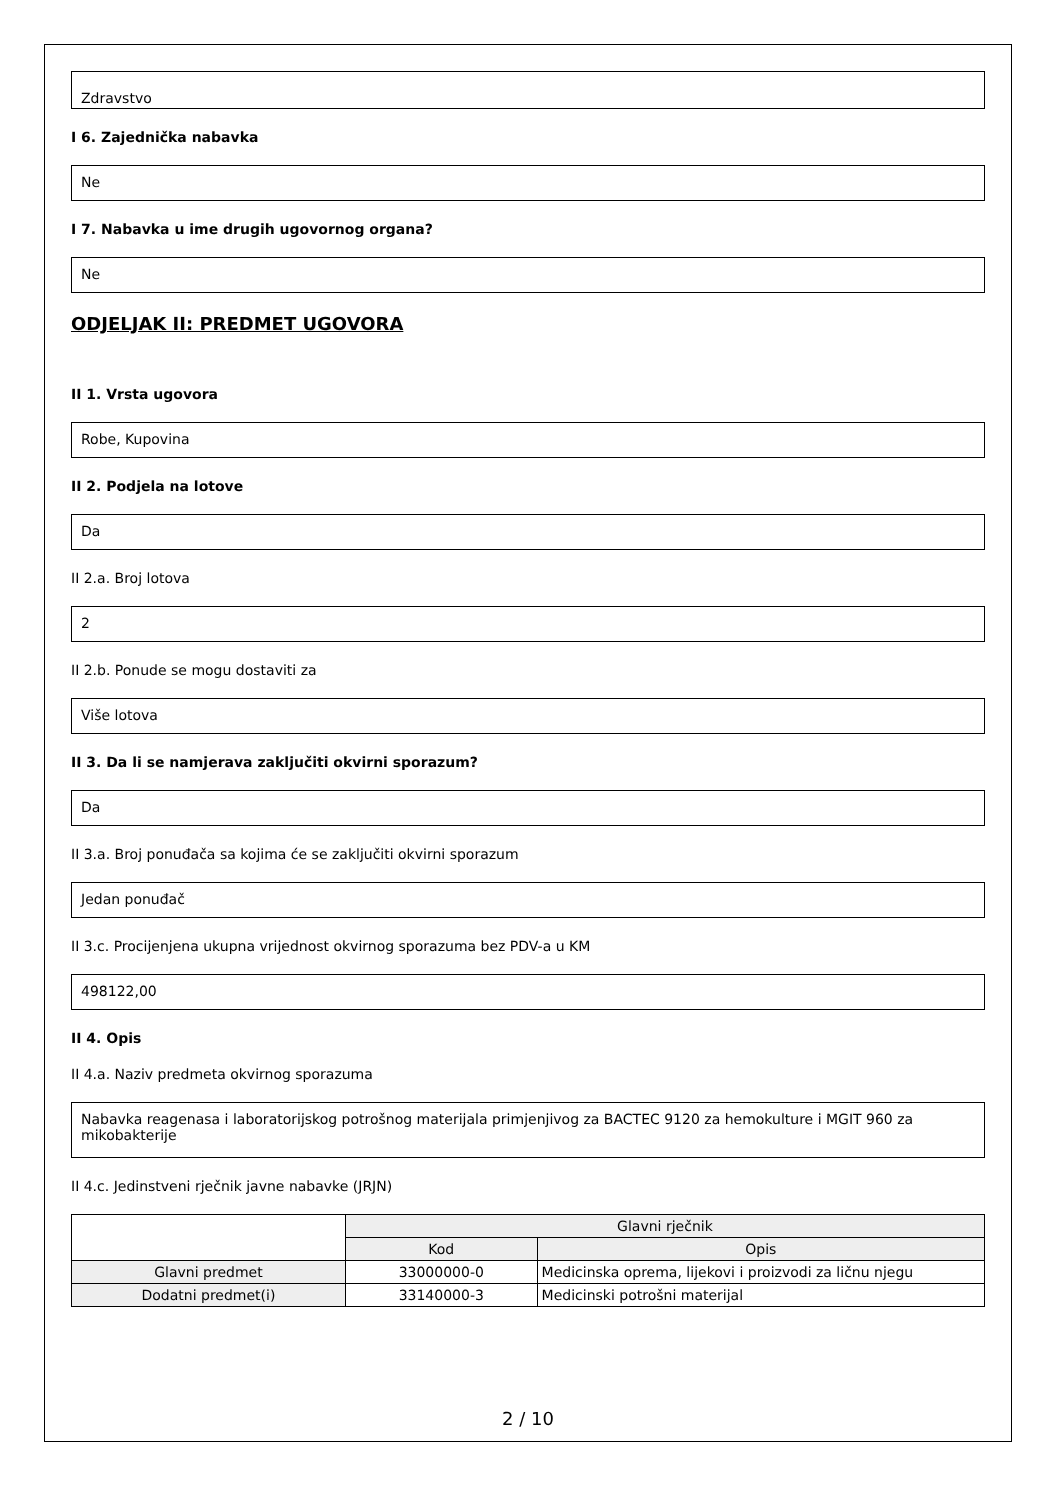Zdravstvo
I 6. Zajednička nabavka
Ne
I 7. Nabavka u ime drugih ugovornog organa?
Ne
ODJELJAK II: PREDMET UGOVORA
II 1. Vrsta ugovora
Robe, Kupovina
II 2. Podjela na lotove
Da
II 2.a. Broj lotova
2
II 2.b. Ponude se mogu dostaviti za
Više lotova
II 3. Da li se namjerava zaključiti okvirni sporazum?
Da
II 3.a. Broj ponuđača sa kojima će se zaključiti okvirni sporazum
Jedan ponuđač
II 3.c. Procijenjena ukupna vrijednost okvirnog sporazuma bez PDV-a u KM
498122,00
II 4. Opis
II 4.a. Naziv predmeta okvirnog sporazuma
Nabavka reagenasa i laboratorijskog potrošnog materijala primjenjivog za BACTEC 9120 za hemokulture i MGIT 960 za mikobakterije
II 4.c. Jedinstveni rječnik javne nabavke (JRJN)
| | Glavni rječnik | |
| --- | --- | --- |
| | Kod | Opis |
| Glavni predmet | 33000000-0 | Medicinska oprema, lijekovi i proizvodi za ličnu njegu |
| Dodatni predmet(i) | 33140000-3 | Medicinski potrošni materijal |
2 / 10